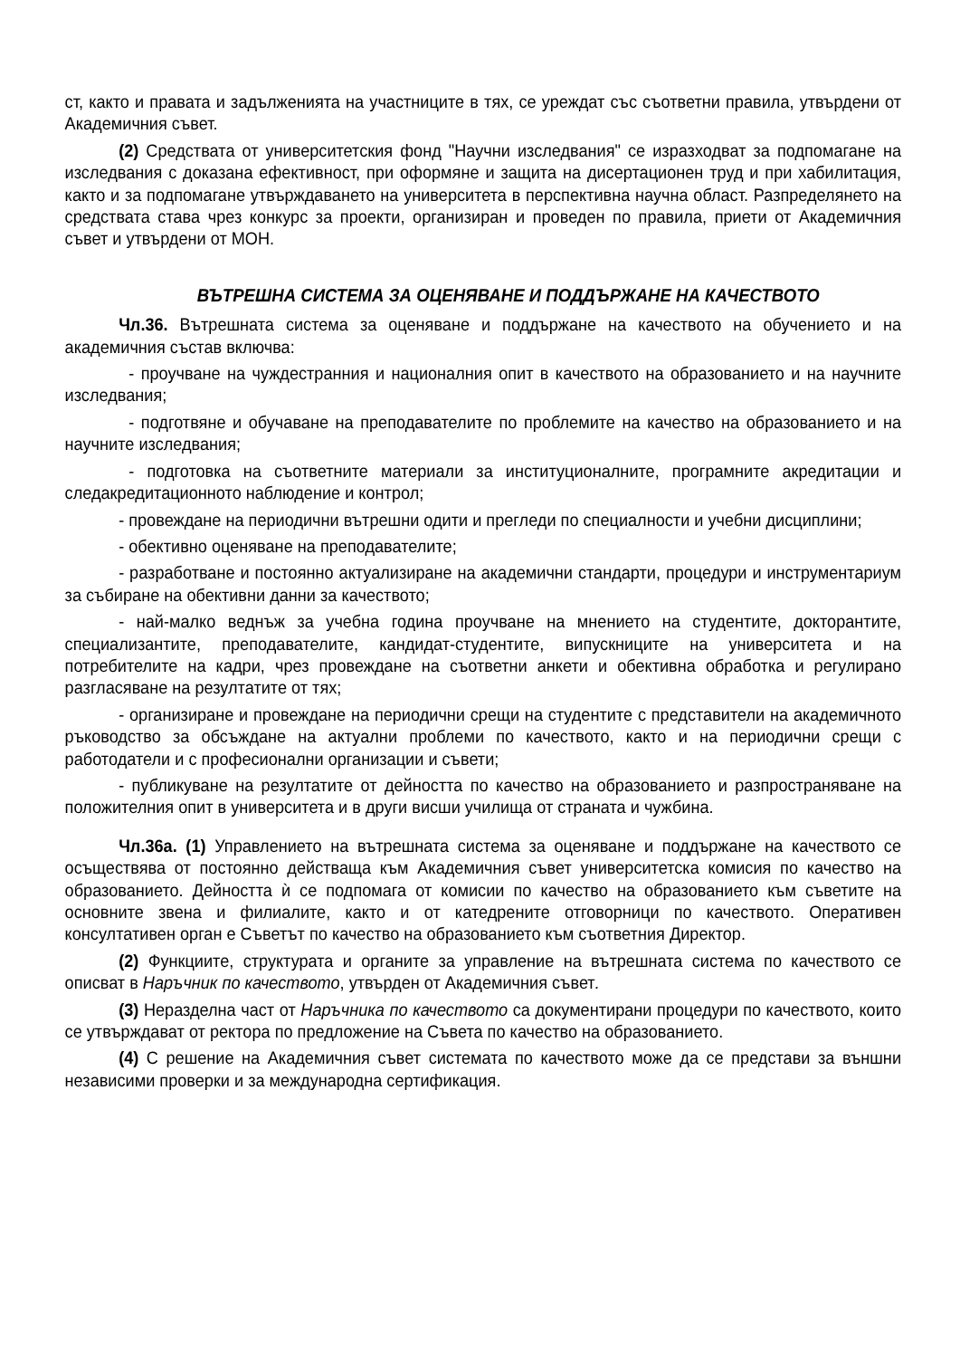ст, както и правата и задълженията на участниците в тях, се уреждат със съответни правила, утвърдени от Академичния съвет.
(2) Средствата от университетския фонд "Научни изследвания" се изразходват за подпомагане на изследвания с доказана ефективност, при оформяне и защита на дисертационен труд и при хабилитация, както и за подпомагане утвърждаването на университета в перспективна научна област. Разпределянето на средствата става чрез конкурс за проекти, организиран и проведен по правила, приети от Академичния съвет и утвърдени от МОН.
ВЪТРЕШНА СИСТЕМА ЗА ОЦЕНЯВАНЕ И ПОДДЪРЖАНЕ НА КАЧЕСТВОТО
Чл.36. Вътрешната система за оценяване и поддържане на качеството на обучението и на академичния състав включва:
- проучване на чуждестранния и националния опит в качеството на образованието и на научните изследвания;
- подготвяне и обучаване на преподавателите по проблемите на качество на образованието и на научните изследвания;
- подготовка на съответните материали за институционалните, програмните акредитации и следакредитационното наблюдение и контрол;
- провеждане на периодични вътрешни одити и прегледи по специалности и учебни дисциплини;
- обективно оценяване на преподавателите;
- разработване и постоянно актуализиране на академични стандарти, процедури и инструментариум за събиране на обективни данни за качеството;
- най-малко веднъж за учебна година проучване на мнението на студентите, докторантите, специализантите, преподавателите, кандидат-студентите, випускниците на университета и на потребителите на кадри, чрез провеждане на съответни анкети и обективна обработка и регулирано разгласяване на резултатите от тях;
- организиране и провеждане на периодични срещи на студентите с представители на академичното ръководство за обсъждане на актуални проблеми по качеството, както и на периодични срещи с работодатели и с професионални организации и съвети;
- публикуване на резултатите от дейността по качество на образованието и разпространяване на положителния опит в университета и в други висши училища от страната и чужбина.
Чл.36а. (1) Управлението на вътрешната система за оценяване и поддържане на качеството се осъществява от постоянно действаща към Академичния съвет университетска комисия по качество на образованието. Дейността ѝ се подпомага от комисии по качество на образованието към съветите на основните звена и филиалите, както и от катедрените отговорници по качеството. Оперативен консултативен орган е Съветът по качество на образованието към съответния Директор.
(2) Функциите, структурата и органите за управление на вътрешната система по качеството се описват в Наръчник по качеството, утвърден от Академичния съвет.
(3) Неразделна част от Наръчника по качеството са документирани процедури по качеството, които се утвърждават от ректора по предложение на Съвета по качество на образованието.
(4) С решение на Академичния съвет системата по качеството може да се представи за външни независими проверки и за международна сертификация.